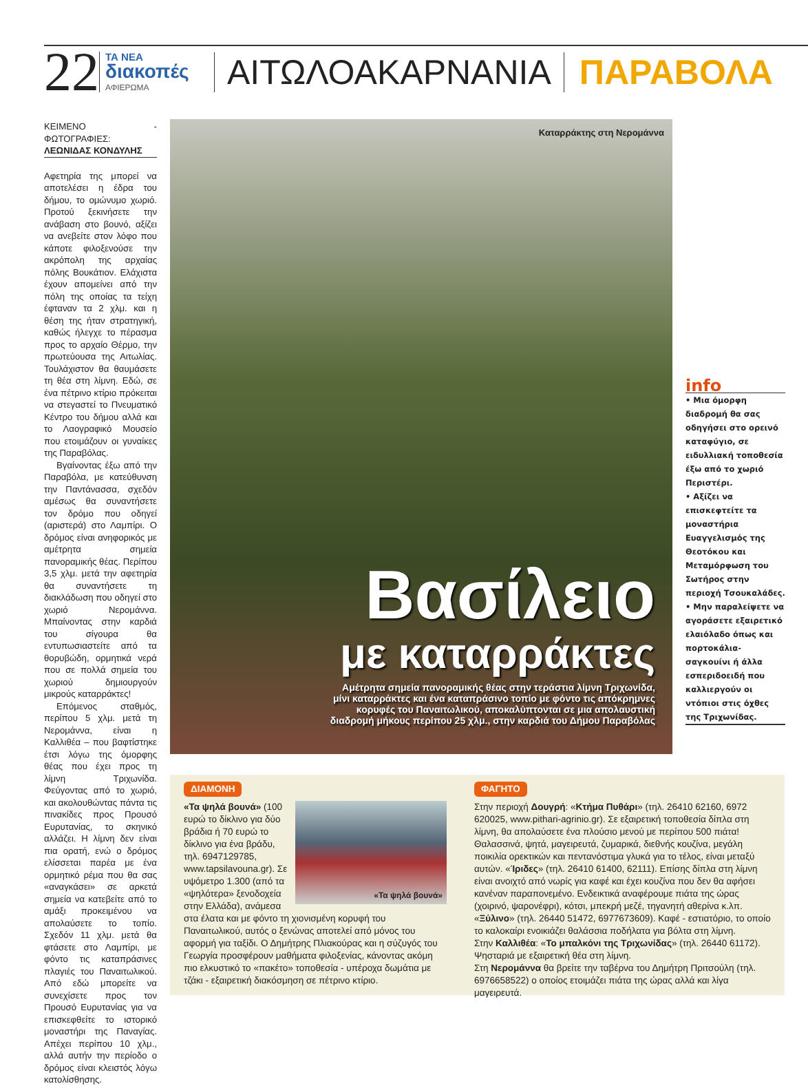22
ΤΑ ΝΕΑ
διακοπές
ΑΦΙΕΡΩΜΑ
ΑΙΤΩΛΟΑΚΑΡΝΑΝΙΑ ΠΑΡΑΒΟΛΑ
ΚΕΙΜΕΝΟ - ΦΩΤΟΓΡΑΦΙΕΣ:
ΛΕΩΝΙΔΑΣ ΚΟΝΔΥΛΗΣ
Αφετηρία της μπορεί να αποτελέσει η έδρα του δήμου, το ομώνυμο χωριό. Προτού ξεκινήσετε την ανάβαση στο βουνό, αξίζει να ανεβείτε στον λόφο που κάποτε φιλοξενούσε την ακρόπολη της αρχαίας πόλης Βουκάτιον. Ελάχιστα έχουν απομείνει από την πόλη της οποίας τα τείχη έφταναν τα 2 χλμ. και η θέση της ήταν στρατηγική, καθώς ήλεγχε το πέρασμα προς το αρχαίο Θέρμο, την πρωτεύουσα της Αιτωλίας. Τουλάχιστον θα θαυμάσετε τη θέα στη λίμνη. Εδώ, σε ένα πέτρινο κτίριο πρόκειται να στεγαστεί το Πνευματικό Κέντρο του δήμου αλλά και το Λαογραφικό Μουσείο που ετοιμάζουν οι γυναίκες της Παραβόλας.
Βγαίνοντας έξω από την Παραβόλα, με κατεύθυνση την Παντάνασσα, σχεδόν αμέσως θα συναντήσετε τον δρόμο που οδηγεί (αριστερά) στο Λαμπίρι. Ο δρόμος είναι ανηφορικός με αμέτρητα σημεία πανοραμικής θέας. Περίπου 3,5 χλμ. μετά την αφετηρία θα συναντήσετε τη διακλάδωση που οδηγεί στο χωριό Νερομάννα. Μπαίνοντας στην καρδιά του σίγουρα θα εντυπωσιαστείτε από τα θορυβώδη, ορμητικά νερά που σε πολλά σημεία του χωριού δημιουργούν μικρούς καταρράκτες!
Επόμενος σταθμός, περίπου 5 χλμ. μετά τη Νερομάννα, είναι η Καλλιθέα – που βαφτίστηκε έτσι λόγω της όμορφης θέας που έχει προς τη λίμνη Τριχωνίδα. Φεύγοντας από το χωριό, και ακολουθώντας πάντα τις πινακίδες προς Προυσό Ευρυτανίας, το σκηνικό αλλάζει. Η λίμνη δεν είναι πια ορατή, ενώ ο δρόμος ελίσσεται παρέα με ένα ορμητικό ρέμα που θα σας «αναγκάσει» σε αρκετά σημεία να κατεβείτε από το αμάξι προκειμένου να απολαύσετε το τοπίο. Σχεδόν 11 χλμ. μετά θα φτάσετε στο Λαμπίρι, με φόντο τις καταπράσινες πλαγιές του Παναιτωλικού. Από εδώ μπορείτε να συνεχίσετε προς τον Προυσό Ευρυτανίας για να επισκεφθείτε το ιστορικό μοναστήρι της Παναγίας. Απέχει περίπου 10 χλμ., αλλά αυτήν την περίοδο ο δρόμος είναι κλειστός λόγω κατολίσθησης.
Καταρράκτης στη Νερομάννα
Βασίλειο
με καταρράκτες
Αμέτρητα σημεία πανοραμικής θέας στην τεράστια λίμνη Τριχωνίδα,
μίνι καταρράκτες και ένα καταπράσινο τοπίο με φόντο τις απόκρημνες
κορυφές του Παναιτωλικού, αποκαλύπτονται σε μια απολαυστική
διαδρομή μήκους περίπου 25 χλμ., στην καρδιά του Δήμου Παραβόλας
info
• Μια όμορφη διαδρομή θα σας οδηγήσει στο ορεινό καταφύγιο, σε ειδυλλιακή τοποθεσία έξω από το χωριό Περιστέρι.
• Αξίζει να επισκεφτείτε τα μοναστήρια Ευαγγελισμός της Θεοτόκου και Μεταμόρφωση του Σωτήρος στην περιοχή Τσουκαλάδες.
• Μην παραλείψετε να αγοράσετε εξαιρετικό ελαιόλαδο όπως και πορτοκάλια-σαγκουίνι ή άλλα εσπεριδοειδή που καλλιεργούν οι ντόπιοι στις όχθες της Τριχωνίδας.
ΔΙΑΜΟΝΗ
«Τα ψηλά βουνά»
«Τα ψηλά βουνά» (100 ευρώ το δίκλινο για δύο βράδια ή 70 ευρώ το δίκλινο για ένα βράδυ, τηλ. 6947129785, www.tapsilavouna.gr). Σε υψόμετρο 1.300 (από τα «ψηλότερα» ξενοδοχεία στην Ελλάδα), ανάμεσα στα έλατα και με φόντο τη χιονισμένη κορυφή του Παναιτωλικού, αυτός ο ξενώνας αποτελεί από μόνος του αφορμή για ταξίδι. Ο Δημήτρης Πλιακούρας και η σύζυγός του Γεωργία προσφέρουν μαθήματα φιλοξενίας, κάνοντας ακόμη πιο ελκυστικό το «πακέτο» τοποθεσία - υπέροχα δωμάτια με τζάκι - εξαιρετική διακόσμηση σε πέτρινο κτίριο.
ΦΑΓΗΤΟ
Στην περιοχή Δουγρή: «Κτήμα Πυθάρι» (τηλ. 26410 62160, 6972 620025, www.pithari-agrinio.gr). Σε εξαιρετική τοποθεσία δίπλα στη λίμνη, θα απολαύσετε ένα πλούσιο μενού με περίπου 500 πιάτα! Θαλασσινά, ψητά, μαγειρευτά, ζυμαρικά, διεθνής κουζίνα, μεγάλη ποικιλία ορεκτικών και πεντανόστιμα γλυκά για το τέλος, είναι μεταξύ αυτών. «Ίριδες» (τηλ. 26410 61400, 62111). Επίσης δίπλα στη λίμνη είναι ανοιχτό από νωρίς για καφέ και έχει κουζίνα που δεν θα αφήσει κανέναν παραπονεμένο. Ενδεικτικά αναφέρουμε πιάτα της ώρας (χοιρινό, ψαρονέφρι), κότσι, μπεκρή μεζέ, τηγανητή αθερίνα κ.λπ. «Ξύλινο» (τηλ. 26440 51472, 6977673609). Καφέ - εστιατόριο, το οποίο το καλοκαίρι ενοικιάζει θαλάσσια ποδήλατα για βόλτα στη λίμνη.
Στην Καλλιθέα: «Το μπαλκόνι της Τριχωνίδας» (τηλ. 26440 61172). Ψησταριά με εξαιρετική θέα στη λίμνη.
Στη Νερομάννα θα βρείτε την ταβέρνα του Δημήτρη Πριτσούλη (τηλ. 6976658522) ο οποίος ετοιμάζει πιάτα της ώρας αλλά και λίγα μαγειρευτά.